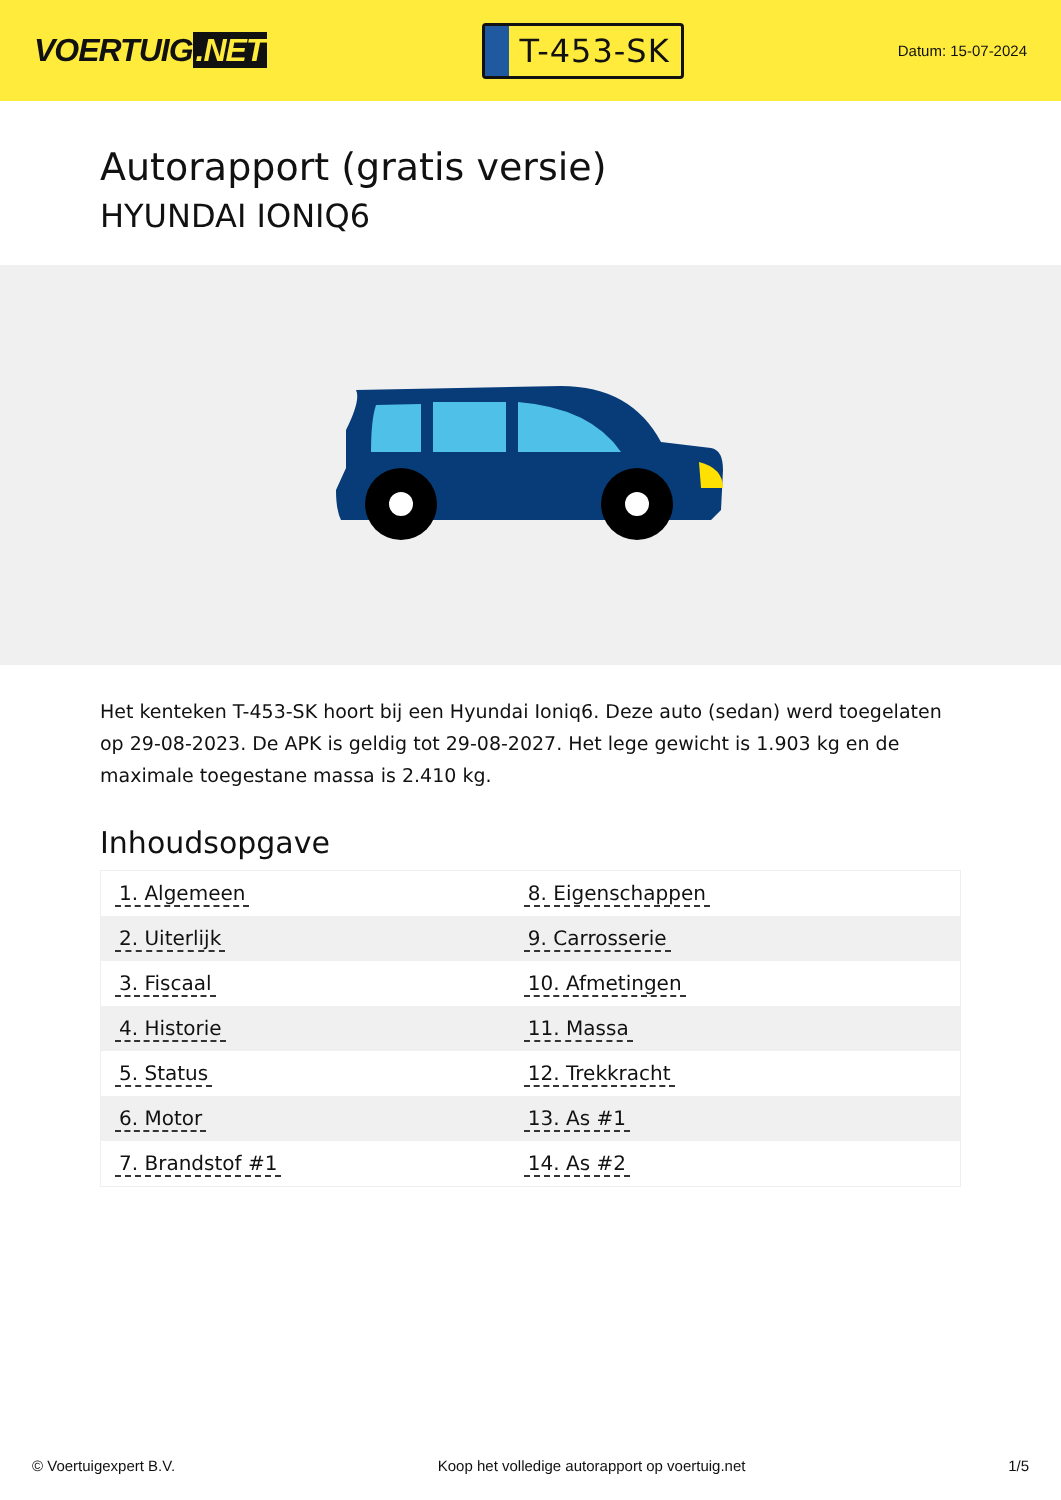VOERTUIG.NET
T-453-SK
Datum: 15-07-2024
Autorapport (gratis versie)
HYUNDAI IONIQ6
Het kenteken T-453-SK hoort bij een Hyundai Ioniq6. Deze auto (sedan) werd toegelaten op 29-08-2023. De APK is geldig tot 29-08-2027. Het lege gewicht is 1.903 kg en de maximale toegestane massa is 2.410 kg.
Inhoudsopgave
| 1. Algemeen | 8. Eigenschappen |
| 2. Uiterlijk | 9. Carrosserie |
| 3. Fiscaal | 10. Afmetingen |
| 4. Historie | 11. Massa |
| 5. Status | 12. Trekkracht |
| 6. Motor | 13. As #1 |
| 7. Brandstof #1 | 14. As #2 |
© Voertuigexpert B.V. Koop het volledige autorapport op voertuig.net 1/5